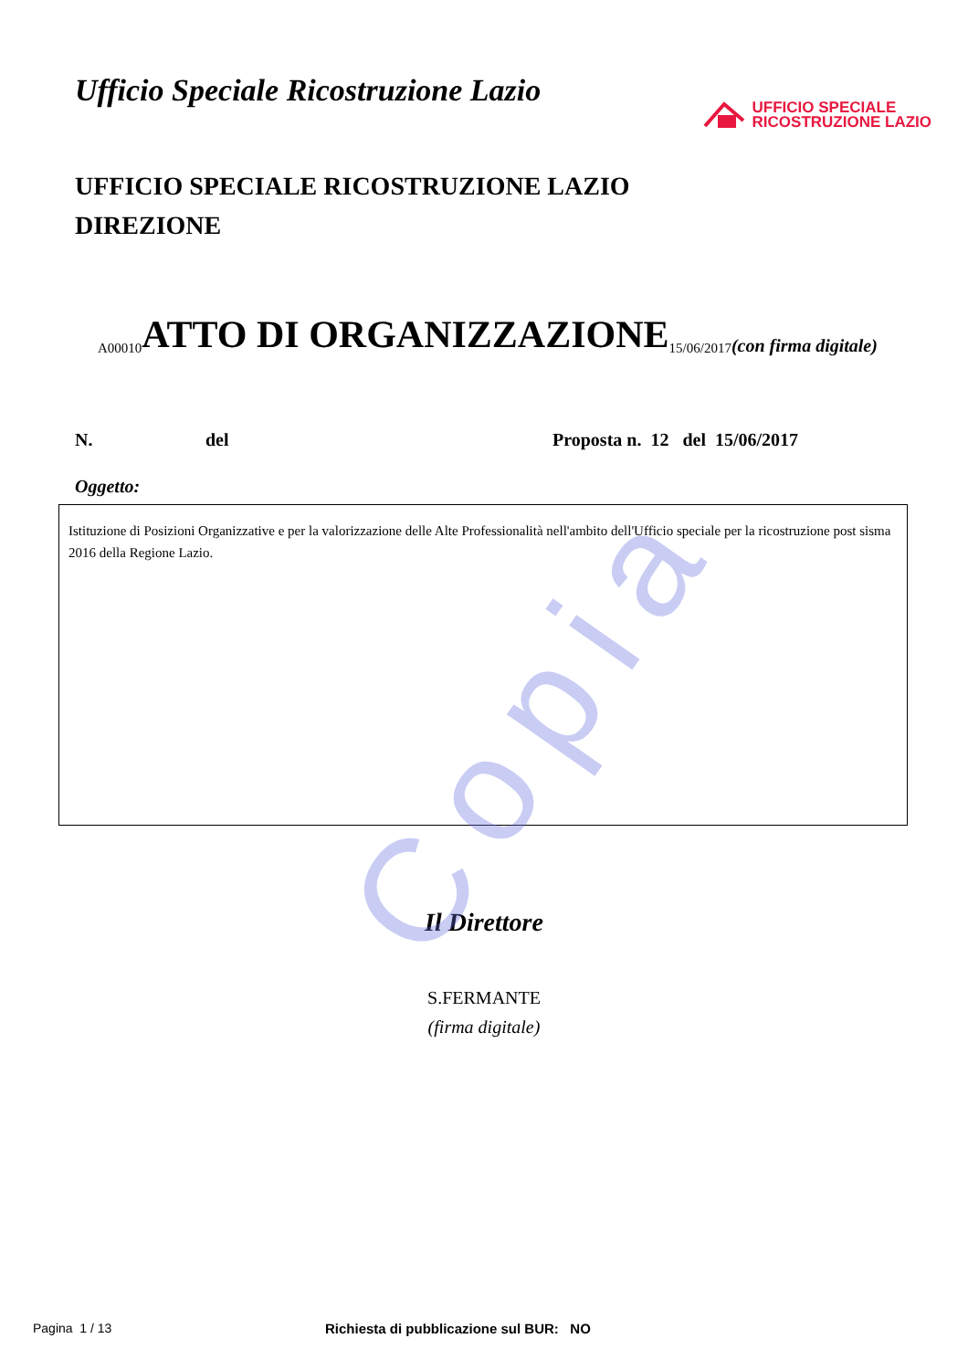Copia
Ufficio Speciale Ricostruzione Lazio
UFFICIO SPECIALE
RICOSTRUZIONE LAZIO
UFFICIO SPECIALE RICOSTRUZIONE LAZIO
DIREZIONE
A00010 ATTO DI ORGANIZZAZIONE 15/06/2017 (con firma digitale)
N. del Proposta n. 12 del 15/06/2017
Oggetto:
Istituzione di Posizioni Organizzative e per la valorizzazione delle Alte Professionalità nell'ambito dell'Ufficio speciale per la ricostruzione post sisma 2016 della Regione Lazio.
Il Direttore
S.FERMANTE
(firma digitale)
Pagina 1 / 13 Richiesta di pubblicazione sul BUR: NO